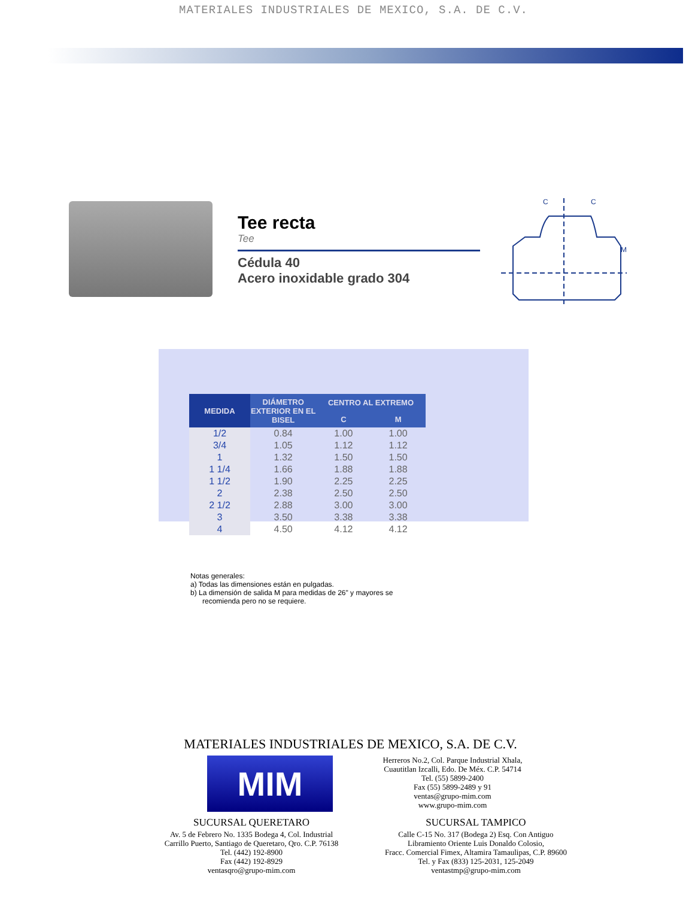MATERIALES INDUSTRIALES DE MEXICO, S.A. DE C.V.
Tee recta
Tee
Cédula 40
Acero inoxidable grado 304
C
C
M
| MEDIDA | DIÁMETRO EXTERIOR EN EL BISEL | CENTRO AL EXTREMO | |
| --- | --- | --- | --- |
| | | C | M |
| 1/2 | 0.84 | 1.00 | 1.00 |
| 3/4 | 1.05 | 1.12 | 1.12 |
| 1 | 1.32 | 1.50 | 1.50 |
| 1 1/4 | 1.66 | 1.88 | 1.88 |
| 1 1/2 | 1.90 | 2.25 | 2.25 |
| 2 | 2.38 | 2.50 | 2.50 |
| 2 1/2 | 2.88 | 3.00 | 3.00 |
| 3 | 3.50 | 3.38 | 3.38 |
| 4 | 4.50 | 4.12 | 4.12 |
Notas generales:
a) Todas las dimensiones están en pulgadas.
b) La dimensión de salida M para medidas de 26" y mayores se
recomienda pero no se requiere.
MATERIALES INDUSTRIALES DE MEXICO, S.A. DE C.V.
MIM
Herreros No.2, Col. Parque Industrial Xhala,
Cuautitlan Izcalli, Edo. De Méx. C.P. 54714
Tel. (55) 5899-2400
Fax (55) 5899-2489 y 91
ventas@grupo-mim.com
www.grupo-mim.com
SUCURSAL QUERETARO
Av. 5 de Febrero No. 1335 Bodega 4, Col. Industrial
Carrillo Puerto, Santiago de Queretaro, Qro. C.P. 76138
Tel. (442) 192-8900
Fax (442) 192-8929
ventasqro@grupo-mim.com
SUCURSAL TAMPICO
Calle C-15 No. 317 (Bodega 2) Esq. Con Antiguo
Libramiento Oriente Luis Donaldo Colosio,
Fracc. Comercial Fimex, Altamira Tamaulipas, C.P. 89600
Tel. y Fax (833) 125-2031, 125-2049
ventastmp@grupo-mim.com